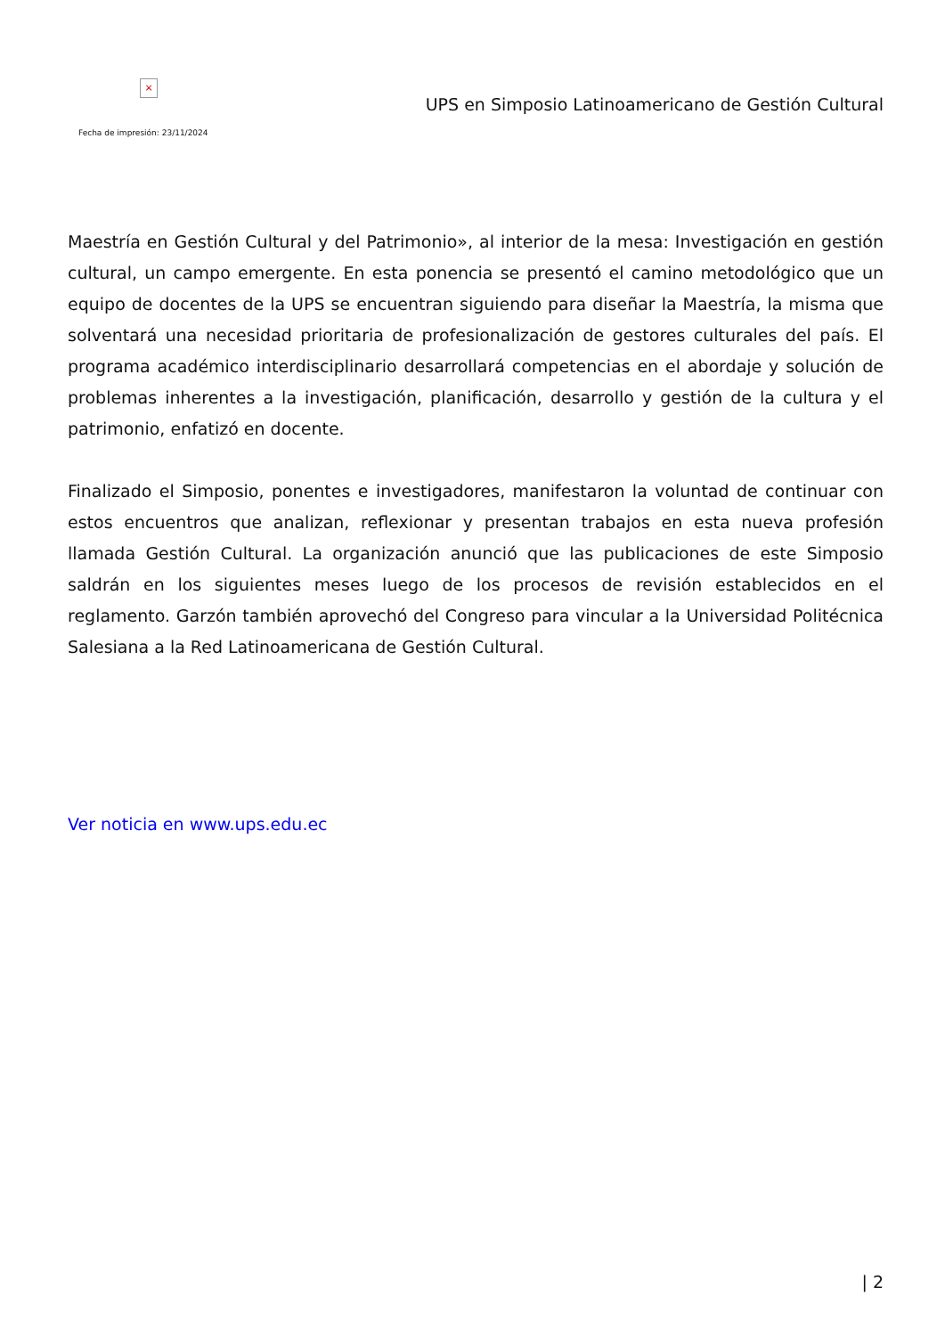×
Fecha de impresión: 23/11/2024
UPS en Simposio Latinoamericano de Gestión Cultural
Maestría en Gestión Cultural y del Patrimonio», al interior de la mesa: Investigación en gestión cultural, un campo emergente. En esta ponencia se presentó el camino metodológico que un equipo de docentes de la UPS se encuentran siguiendo para diseñar la Maestría, la misma que solventará una necesidad prioritaria de profesionalización de gestores culturales del país. El programa académico interdisciplinario desarrollará competencias en el abordaje y solución de problemas inherentes a la investigación, planificación, desarrollo y gestión de la cultura y el patrimonio, enfatizó en docente.
Finalizado el Simposio, ponentes e investigadores, manifestaron la voluntad de continuar con estos encuentros que analizan, reflexionar y presentan trabajos en esta nueva profesión llamada Gestión Cultural. La organización anunció que las publicaciones de este Simposio saldrán en los siguientes meses luego de los procesos de revisión establecidos en el reglamento. Garzón también aprovechó del Congreso para vincular a la Universidad Politécnica Salesiana a la Red Latinoamericana de Gestión Cultural.
Ver noticia en www.ups.edu.ec
| 2